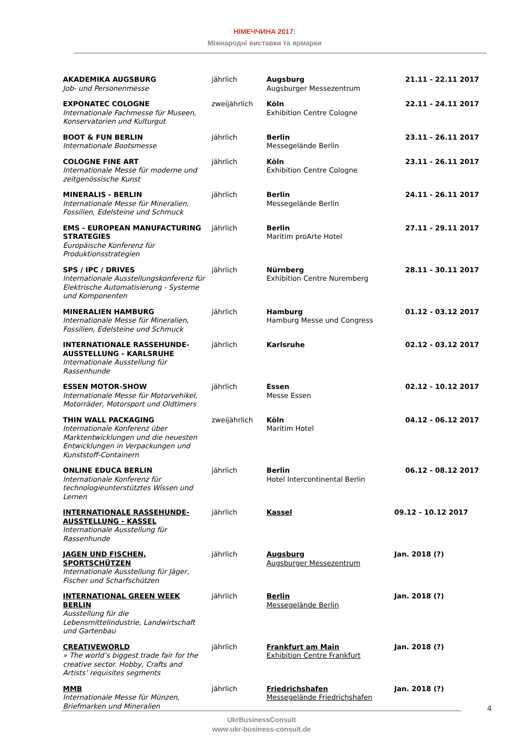НІМЕЧЧИНА 2017:
Міжнародні виставки та ярмарки
| AKADEMIKA AUGSBURG Job- und Personenmesse | jährlich | Augsburg Augsburger Messezentrum | 21.11 - 22.11 2017 |
| EXPONATEC COLOGNE Internationale Fachmesse für Museen, Konservatorien und Kulturgut | zweijährlich | Köln Exhibition Centre Cologne | 22.11 - 24.11 2017 |
| BOOT & FUN BERLIN Internationale Bootsmesse | jährlich | Berlin Messegelände Berlin | 23.11 - 26.11 2017 |
| COLOGNE FINE ART Internationale Messe für moderne und zeitgenössische Kunst | jährlich | Köln Exhibition Centre Cologne | 23.11 - 26.11 2017 |
| MINERALIS - BERLIN Internationale Messe für Mineralien, Fossilien, Edelsteine und Schmuck | jährlich | Berlin Messegelände Berlin | 24.11 - 26.11 2017 |
| EMS - EUROPEAN MANUFACTURING STRATEGIES Europäische Konferenz für Produktionsstrategien | jährlich | Berlin Maritim proArte Hotel | 27.11 - 29.11 2017 |
| SPS / IPC / DRIVES Internationale Ausstellungskonferenz für Elektrische Automatisierung - Systeme und Komponenten | jährlich | Nürnberg Exhibition Centre Nuremberg | 28.11 - 30.11 2017 |
| MINERALIEN HAMBURG Internationale Messe für Mineralien, Fossilien, Edelsteine und Schmuck | jährlich | Hamburg Hamburg Messe und Congress | 01.12 - 03.12 2017 |
| INTERNATIONALE RASSEHUNDE-AUSSTELLUNG - KARLSRUHE Internationale Ausstellung für Rassenhunde | jährlich | Karlsruhe | 02.12 - 03.12 2017 |
| ESSEN MOTOR-SHOW Internationale Messe für Motorvehikel, Motorräder, Motorsport und Oldtimers | jährlich | Essen Messe Essen | 02.12 - 10.12 2017 |
| THIN WALL PACKAGING Internationale Konferenz über Marktentwicklungen und die neuesten Entwicklungen in Verpackungen und Kunststoff-Containern | zweijährlich | Köln Maritim Hotel | 04.12 - 06.12 2017 |
| ONLINE EDUCA BERLIN Internationale Konferenz für technologieunterstütztes Wissen und Lernen | jährlich | Berlin Hotel Intercontinental Berlin | 06.12 - 08.12 2017 |
| INTERNATIONALE RASSEHUNDE-AUSSTELLUNG - KASSEL Internationale Ausstellung für Rassenhunde | jährlich | Kassel | 09.12 - 10.12 2017 |
| JAGEN UND FISCHEN, SPORTSCHÜTZEN Internationale Ausstellung für Jäger, Fischer und Scharfschützen | jährlich | Augsburg Augsburger Messezentrum | Jan. 2018 (?) |
| INTERNATIONAL GREEN WEEK BERLIN Ausstellung für die Lebensmittelindustrie, Landwirtschaft und Gartenbau | jährlich | Berlin Messegelände Berlin | Jan. 2018 (?) |
| CREATIVEWORLD » The world’s biggest trade fair for the creative sector. Hobby, Crafts and Artists’ requisites segments | jährlich | Frankfurt am Main Exhibition Centre Frankfurt | Jan. 2018 (?) |
| MMB Internationale Messe für Münzen, Briefmarken und Mineralien | jährlich | Friedrichshafen Messegelände Friedrichshafen | Jan. 2018 (?) |
4
UkrBusinessConsult
www.ukr-business-consult.de